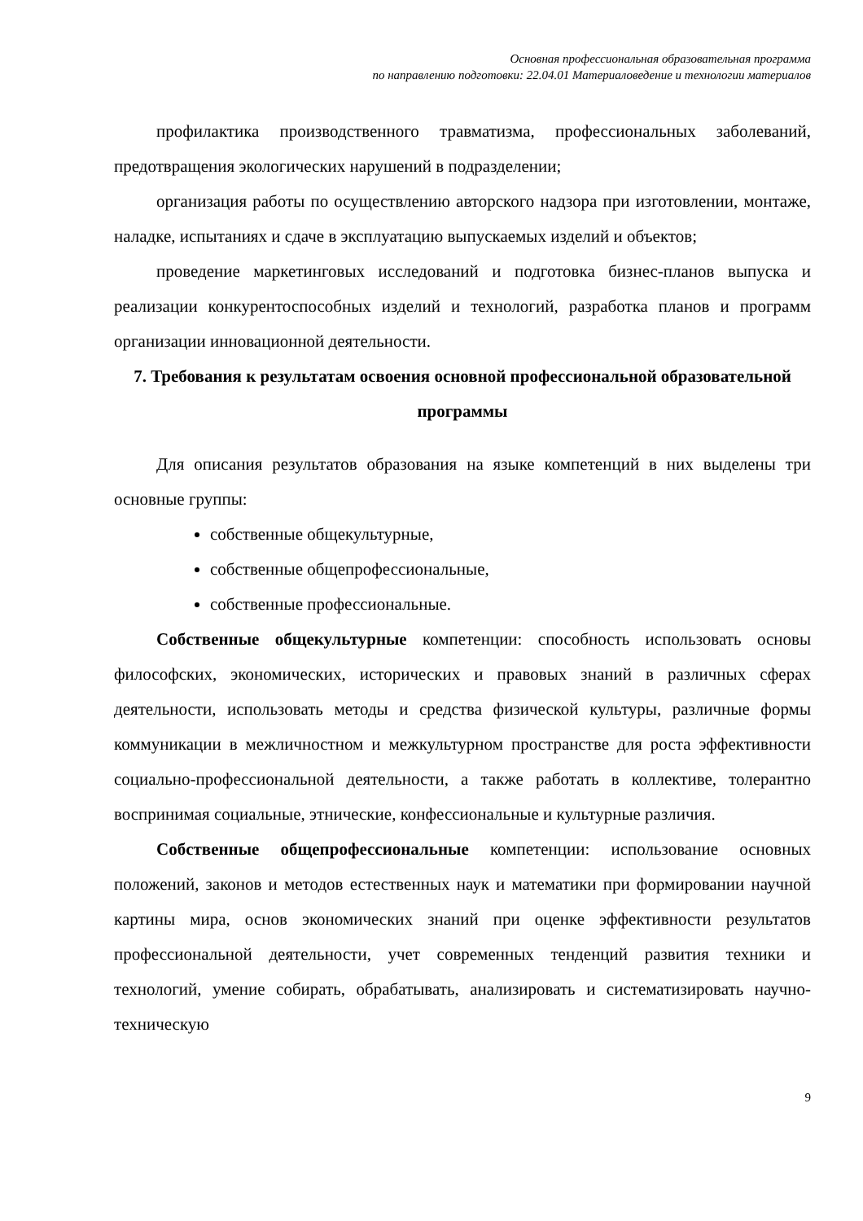Основная профессиональная образовательная программа
по направлению подготовки: 22.04.01 Материаловедение и технологии материалов
профилактика производственного травматизма, профессиональных заболеваний, предотвращения экологических нарушений в подразделении;
организация работы по осуществлению авторского надзора при изготовлении, монтаже, наладке, испытаниях и сдаче в эксплуатацию выпускаемых изделий и объектов;
проведение маркетинговых исследований и подготовка бизнес-планов выпуска и реализации конкурентоспособных изделий и технологий, разработка планов и программ организации инновационной деятельности.
7. Требования к результатам освоения основной профессиональной образовательной программы
Для описания результатов образования на языке компетенций в них выделены три основные группы:
собственные общекультурные,
собственные общепрофессиональные,
собственные профессиональные.
Собственные общекультурные компетенции: способность использовать основы философских, экономических, исторических и правовых знаний в различных сферах деятельности, использовать методы и средства физической культуры, различные формы коммуникации в межличностном и межкультурном пространстве для роста эффективности социально-профессиональной деятельности, а также работать в коллективе, толерантно воспринимая социальные, этнические, конфессиональные и культурные различия.
Собственные общепрофессиональные компетенции: использование основных положений, законов и методов естественных наук и математики при формировании научной картины мира, основ экономических знаний при оценке эффективности результатов профессиональной деятельности, учет современных тенденций развития техники и технологий, умение собирать, обрабатывать, анализировать и систематизировать научно-техническую
9